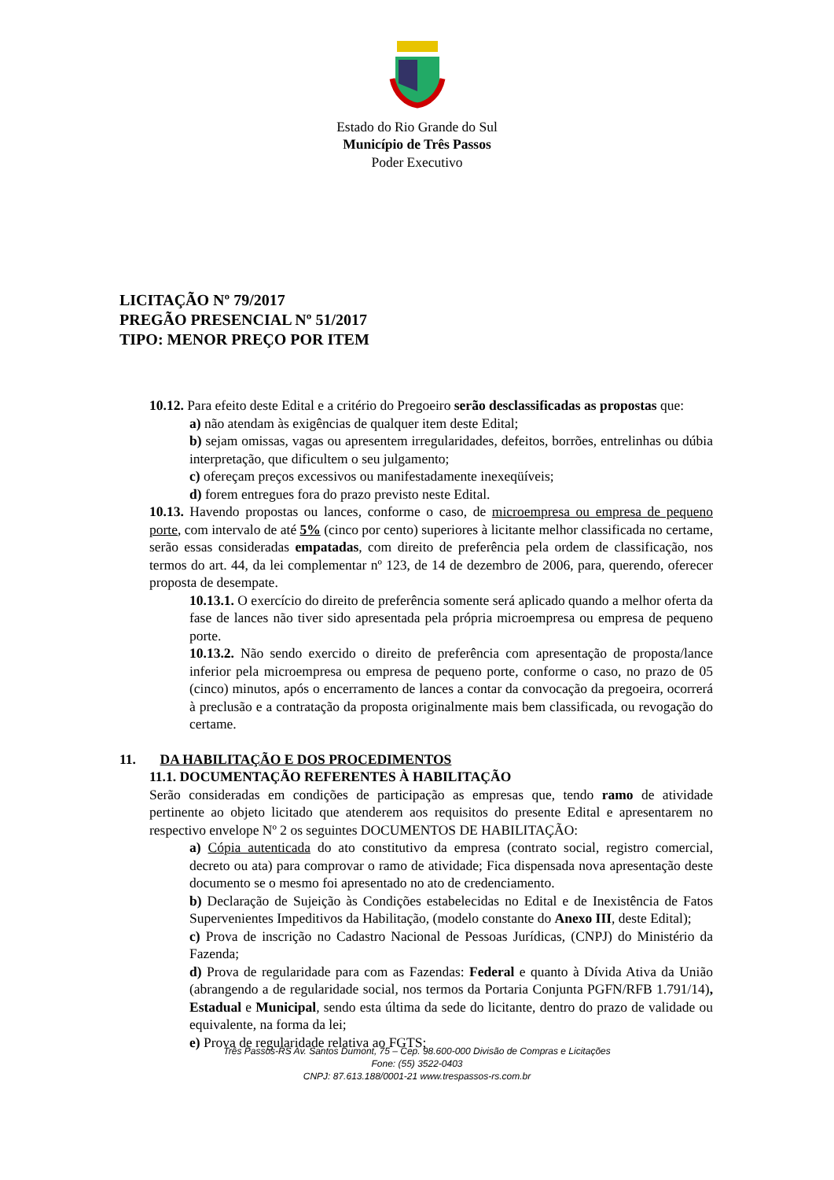Estado do Rio Grande do Sul
Município de Três Passos
Poder Executivo
LICITAÇÃO Nº 79/2017
PREGÃO PRESENCIAL Nº 51/2017
TIPO: MENOR PREÇO POR ITEM
10.12. Para efeito deste Edital e a critério do Pregoeiro serão desclassificadas as propostas que:
a) não atendam às exigências de qualquer item deste Edital;
b) sejam omissas, vagas ou apresentem irregularidades, defeitos, borrões, entrelinhas ou dúbia interpretação, que dificultem o seu julgamento;
c) ofereçam preços excessivos ou manifestadamente inexeqüíveis;
d) forem entregues fora do prazo previsto neste Edital.
10.13. Havendo propostas ou lances, conforme o caso, de microempresa ou empresa de pequeno porte, com intervalo de até 5% (cinco por cento) superiores à licitante melhor classificada no certame, serão essas consideradas empatadas, com direito de preferência pela ordem de classificação, nos termos do art. 44, da lei complementar nº 123, de 14 de dezembro de 2006, para, querendo, oferecer proposta de desempate.
10.13.1. O exercício do direito de preferência somente será aplicado quando a melhor oferta da fase de lances não tiver sido apresentada pela própria microempresa ou empresa de pequeno porte.
10.13.2. Não sendo exercido o direito de preferência com apresentação de proposta/lance inferior pela microempresa ou empresa de pequeno porte, conforme o caso, no prazo de 05 (cinco) minutos, após o encerramento de lances a contar da convocação da pregoeira, ocorrerá à preclusão e a contratação da proposta originalmente mais bem classificada, ou revogação do certame.
11. DA HABILITAÇÃO E DOS PROCEDIMENTOS
11.1. DOCUMENTAÇÃO REFERENTES À HABILITAÇÃO
Serão consideradas em condições de participação as empresas que, tendo ramo de atividade pertinente ao objeto licitado que atenderem aos requisitos do presente Edital e apresentarem no respectivo envelope Nº 2 os seguintes DOCUMENTOS DE HABILITAÇÃO:
a) Cópia autenticada do ato constitutivo da empresa (contrato social, registro comercial, decreto ou ata) para comprovar o ramo de atividade; Fica dispensada nova apresentação deste documento se o mesmo foi apresentado no ato de credenciamento.
b) Declaração de Sujeição às Condições estabelecidas no Edital e de Inexistência de Fatos Supervenientes Impeditivos da Habilitação, (modelo constante do Anexo III, deste Edital);
c) Prova de inscrição no Cadastro Nacional de Pessoas Jurídicas, (CNPJ) do Ministério da Fazenda;
d) Prova de regularidade para com as Fazendas: Federal e quanto à Dívida Ativa da União (abrangendo a de regularidade social, nos termos da Portaria Conjunta PGFN/RFB 1.791/14), Estadual e Municipal, sendo esta última da sede do licitante, dentro do prazo de validade ou equivalente, na forma da lei;
e) Prova de regularidade relativa ao FGTS;
Três Passos-RS Av. Santos Dumont, 75 – Cep. 98.600-000 Divisão de Compras e Licitações
Fone: (55) 3522-0403
CNPJ: 87.613.188/0001-21 www.trespassos-rs.com.br